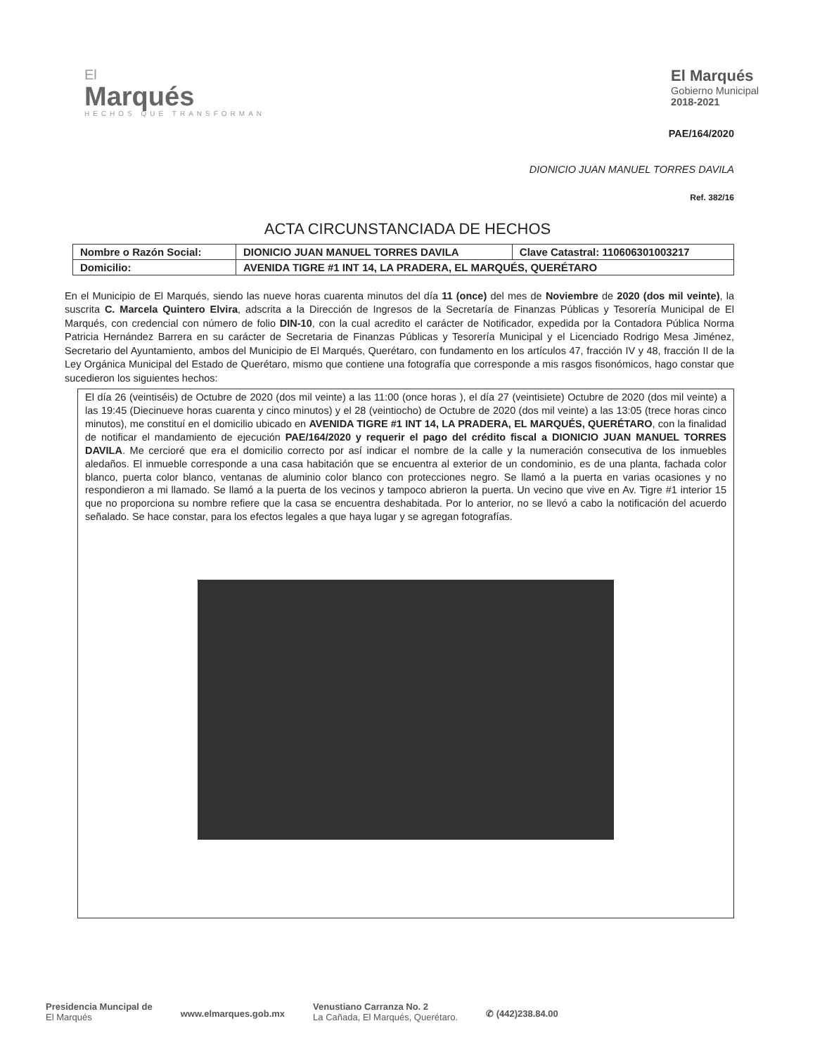El
Marqués
HECHOS QUE TRANSFORMAN
El Marqués
Gobierno Municipal
2018-2021
PAE/164/2020
DIONICIO JUAN MANUEL TORRES DAVILA
Ref. 382/16
ACTA CIRCUNSTANCIADA DE HECHOS
| Nombre o Razón Social: | DIONICIO JUAN MANUEL TORRES DAVILA | Clave Catastral: 110606301003217 |
| Domicilio: | AVENIDA TIGRE #1 INT 14, LA PRADERA, EL MARQUÉS, QUERÉTARO | |
En el Municipio de El Marqués, siendo las nueve horas cuarenta minutos del día 11 (once) del mes de Noviembre de 2020 (dos mil veinte), la suscrita C. Marcela Quintero Elvira, adscrita a la Dirección de Ingresos de la Secretaría de Finanzas Públicas y Tesorería Municipal de El Marqués, con credencial con número de folio DIN-10, con la cual acredito el carácter de Notificador, expedida por la Contadora Pública Norma Patricia Hernández Barrera en su carácter de Secretaria de Finanzas Públicas y Tesorería Municipal y el Licenciado Rodrigo Mesa Jiménez, Secretario del Ayuntamiento, ambos del Municipio de El Marqués, Querétaro, con fundamento en los artículos 47, fracción IV y 48, fracción II de la Ley Orgánica Municipal del Estado de Querétaro, mismo que contiene una fotografía que corresponde a mis rasgos fisonómicos, hago constar que sucedieron los siguientes hechos:
El día 26 (veintiséis) de Octubre de 2020 (dos mil veinte) a las 11:00 (once horas ), el día 27 (veintisiete) Octubre de 2020 (dos mil veinte) a las 19:45 (Diecinueve horas cuarenta y cinco minutos) y el 28 (veintiocho) de Octubre de 2020 (dos mil veinte) a las 13:05 (trece horas cinco minutos), me constituí en el domicilio ubicado en AVENIDA TIGRE #1 INT 14, LA PRADERA, EL MARQUÉS, QUERÉTARO, con la finalidad de notificar el mandamiento de ejecución PAE/164/2020 y requerir el pago del crédito fiscal a DIONICIO JUAN MANUEL TORRES DAVILA. Me cercioré que era el domicilio correcto por así indicar el nombre de la calle y la numeración consecutiva de los inmuebles aledaños. El inmueble corresponde a una casa habitación que se encuentra al exterior de un condominio, es de una planta, fachada color blanco, puerta color blanco, ventanas de aluminio color blanco con protecciones negro. Se llamó a la puerta en varias ocasiones y no respondieron a mi llamado. Se llamó a la puerta de los vecinos y tampoco abrieron la puerta. Un vecino que vive en Av. Tigre #1 interior 15 que no proporciona su nombre refiere que la casa se encuentra deshabitada. Por lo anterior, no se llevó a cabo la notificación del acuerdo señalado. Se hace constar, para los efectos legales a que haya lugar y se agregan fotografías.
Presidencia Muncipal de
El Marqués
www.elmarques.gob.mx
Venustiano Carranza No. 2
La Cañada, El Marqués, Querétaro.
✆ (442)238.84.00